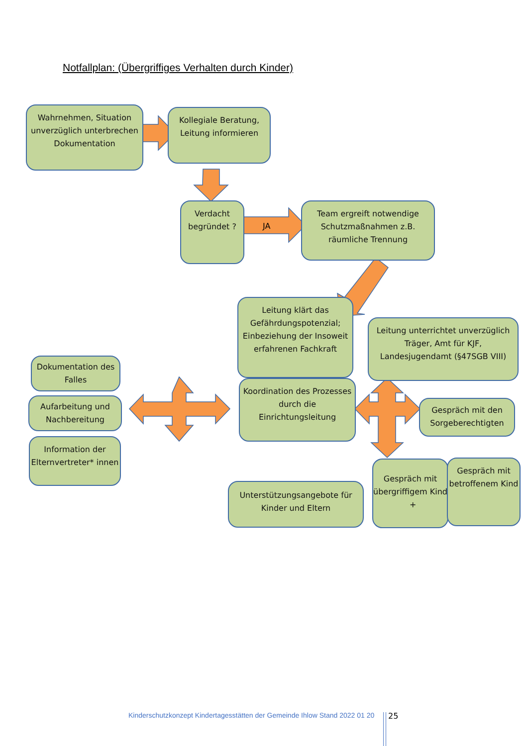Notfallplan: (Übergriffiges Verhalten durch Kinder)
Wahrnehmen, Situation unverzüglich unterbrechen Dokumentation
Kollegiale Beratung, Leitung informieren
Verdacht begründet ?
JA
Team ergreift notwendige Schutzmaßnahmen z.B. räumliche Trennung
Leitung klärt das Gefährdungspotenzial; Einbeziehung der Insoweit erfahrenen Fachkraft
Leitung unterrichtet unverzüglich Träger, Amt für KJF, Landesjugendamt (§47SGB VIII)
Dokumentation des Falles
Aufarbeitung und Nachbereitung
Information der Elternvertreter* innen
Koordination des Prozesses durch die Einrichtungsleitung
Gespräch mit den Sorgeberechtigten
Unterstützungsangebote für Kinder und Eltern
Gespräch mit übergriffigem Kind +
Gespräch mit betroffenem Kind
Kinderschutzkonzept Kindertagesstätten der Gemeinde Ihlow Stand 2022 01 20
25